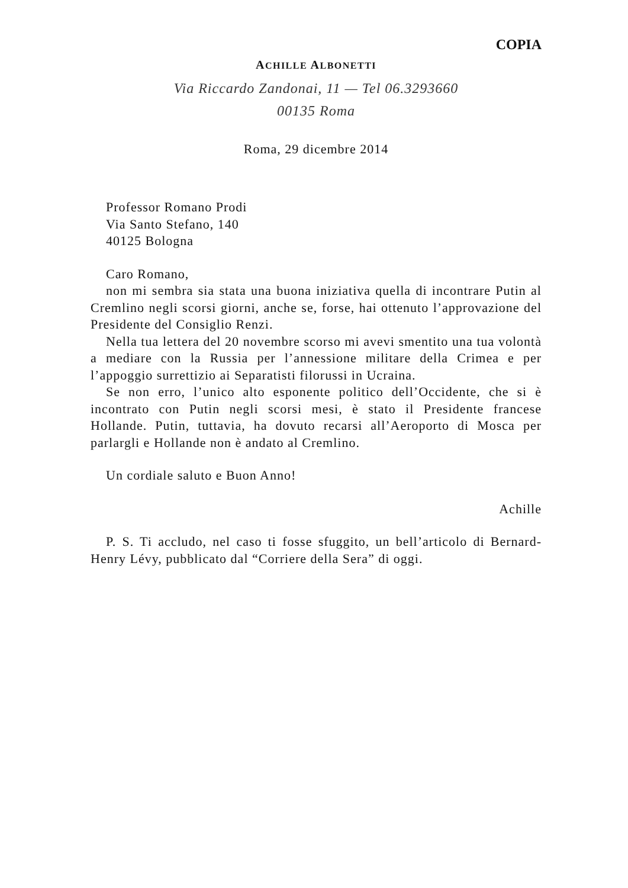COPIA
ACHILLE ALBONETTI
Via Riccardo Zandonai, 11 — Tel 06.3293660
00135 Roma
Roma, 29 dicembre 2014
Professor Romano Prodi
Via Santo Stefano, 140
40125 Bologna
Caro Romano,
non mi sembra sia stata una buona iniziativa quella di incontrare Putin al Cremlino negli scorsi giorni, anche se, forse, hai ottenuto l’approvazione del Presidente del Consiglio Renzi.
Nella tua lettera del 20 novembre scorso mi avevi smentito una tua volontà a mediare con la Russia per l’annessione militare della Crimea e per l’appoggio surrettizio ai Separatisti filorussi in Ucraina.
Se non erro, l’unico alto esponente politico dell’Occidente, che si è incontrato con Putin negli scorsi mesi, è stato il Presidente francese Hollande. Putin, tuttavia, ha dovuto recarsi all’Aeroporto di Mosca per parlargli e Hollande non è andato al Cremlino.
Un cordiale saluto e Buon Anno!
Achille
P. S. Ti accludo, nel caso ti fosse sfuggito, un bell’articolo di Bernard-Henry Lévy, pubblicato dal “Corriere della Sera” di oggi.